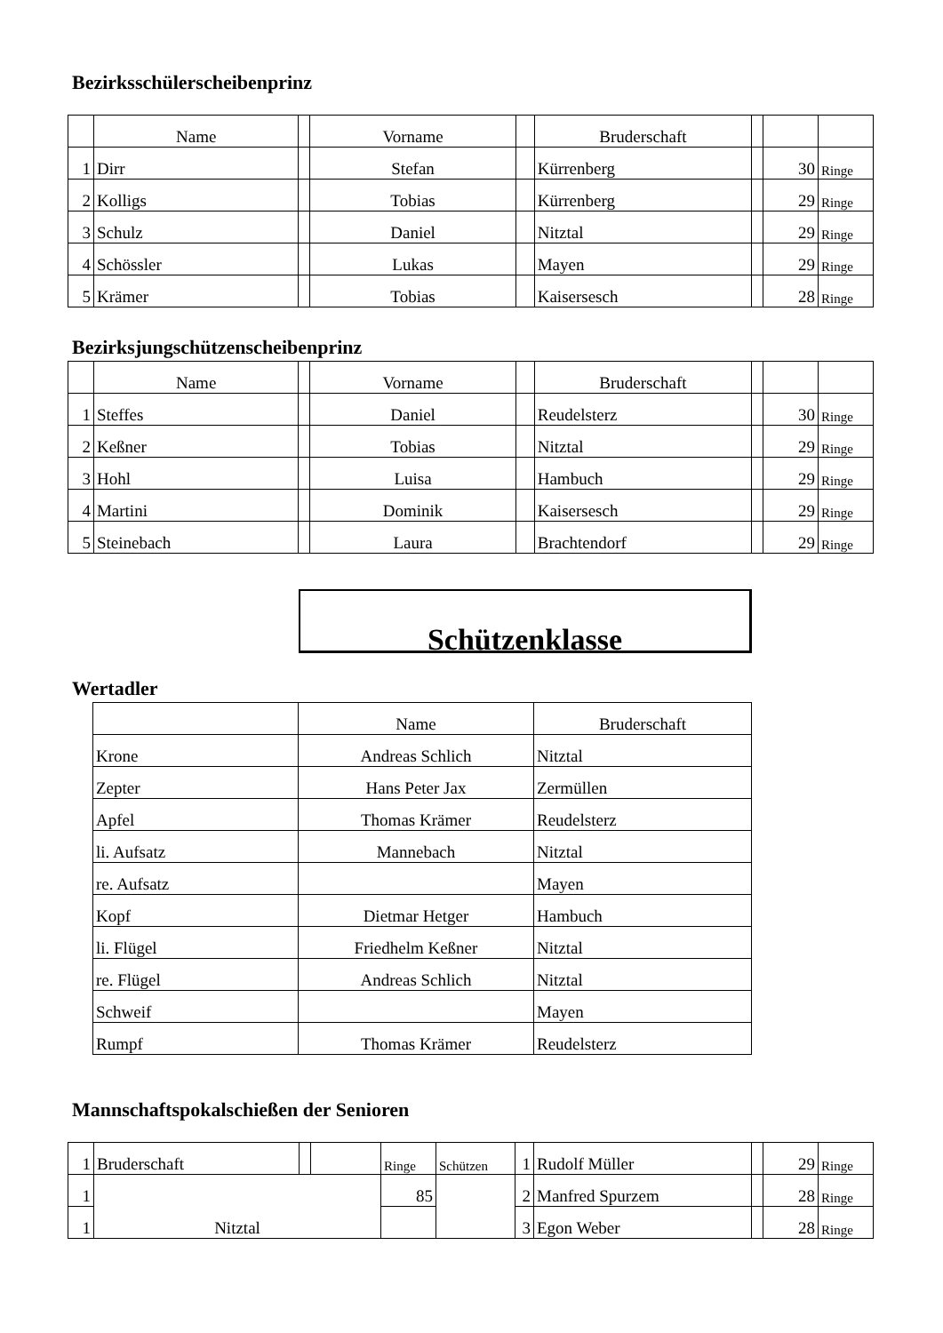Bezirksschülerscheibenprinz
| | Name | | Vorname | | Bruderschaft | | | |
| --- | --- | --- | --- | --- | --- | --- | --- | --- |
| 1 | Dirr | | Stefan | | Kürrenberg | | 30 | Ringe |
| 2 | Kolligs | | Tobias | | Kürrenberg | | 29 | Ringe |
| 3 | Schulz | | Daniel | | Nitztal | | 29 | Ringe |
| 4 | Schössler | | Lukas | | Mayen | | 29 | Ringe |
| 5 | Krämer | | Tobias | | Kaisersesch | | 28 | Ringe |
Bezirksjungschützenscheibenprinz
| | Name | | Vorname | | Bruderschaft | | | |
| --- | --- | --- | --- | --- | --- | --- | --- | --- |
| 1 | Steffes | | Daniel | | Reudelsterz | | 30 | Ringe |
| 2 | Keßner | | Tobias | | Nitztal | | 29 | Ringe |
| 3 | Hohl | | Luisa | | Hambuch | | 29 | Ringe |
| 4 | Martini | | Dominik | | Kaisersesch | | 29 | Ringe |
| 5 | Steinebach | | Laura | | Brachtendorf | | 29 | Ringe |
Schützenklasse
Wertadler
| | Name | Bruderschaft |
| --- | --- | --- |
| Krone | Andreas Schlich | Nitztal |
| Zepter | Hans Peter Jax | Zermüllen |
| Apfel | Thomas Krämer | Reudelsterz |
| li. Aufsatz | Mannebach | Nitztal |
| re. Aufsatz | | Mayen |
| Kopf | Dietmar Hetger | Hambuch |
| li. Flügel | Friedhelm Keßner | Nitztal |
| re. Flügel | Andreas Schlich | Nitztal |
| Schweif | | Mayen |
| Rumpf | Thomas Krämer | Reudelsterz |
Mannschaftspokalschießen der Senioren
| 1 | Bruderschaft | | | Ringe | Schützen | 1 | Rudolf Müller | | 29 | Ringe |
| 1 | Nitztal | | | 85 | | 2 | Manfred Spurzem | | 28 | Ringe |
| 1 | | | | | | 3 | Egon Weber | | 28 | Ringe |